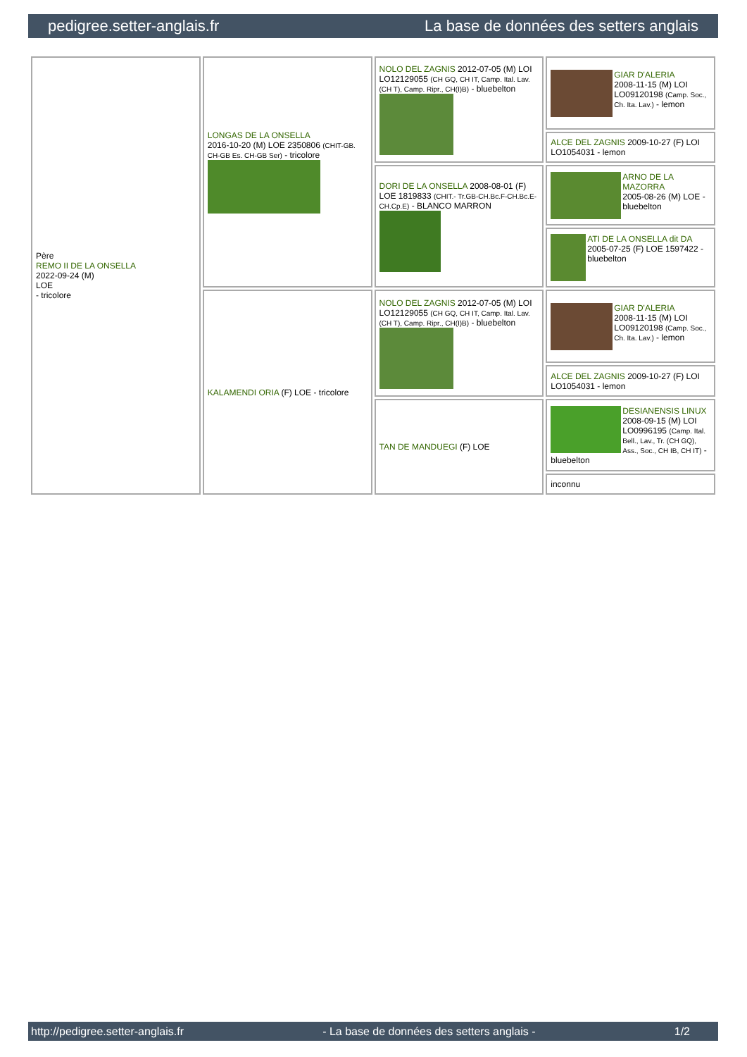pedigree.setter-anglais.fr La base de données des setters anglais
| Père REMO II DE LA ONSELLA 2022-09-24 (M) LOE - tricolore | LONGAS DE LA ONSELLA 2016-10-20 (M) LOE 2350806 (CHIT-GB. CH-GB Es. CH-GB Ser) - tricolore | NOLO DEL ZAGNIS 2012-07-05 (M) LOI LO12129055 (CH GQ, CH IT, Camp. Ital. Lav. (CH T), Camp. Ripr., CH(I)B) - bluebelton | GIAR D'ALERIA 2008-11-15 (M) LOI LO09120198 (Camp. Soc., Ch. Ita. Lav.) - lemon |
| | | | ALCE DEL ZAGNIS 2009-10-27 (F) LOI LO1054031 - lemon |
| | | DORI DE LA ONSELLA 2008-08-01 (F) LOE 1819833 (CHIT.- Tr.GB-CH.Bc.F-CH.Bc.E-CH.Cp.E) - BLANCO MARRON | ARNO DE LA MAZORRA 2005-08-26 (M) LOE - bluebelton |
| | | | ATI DE LA ONSELLA dit DA 2005-07-25 (F) LOE 1597422 - bluebelton |
| | KALAMENDI ORIA (F) LOE - tricolore | NOLO DEL ZAGNIS 2012-07-05 (M) LOI LO12129055 (CH GQ, CH IT, Camp. Ital. Lav. (CH T), Camp. Ripr., CH(I)B) - bluebelton | GIAR D'ALERIA 2008-11-15 (M) LOI LO09120198 (Camp. Soc., Ch. Ita. Lav.) - lemon |
| | | | ALCE DEL ZAGNIS 2009-10-27 (F) LOI LO1054031 - lemon |
| | | TAN DE MANDUEGI (F) LOE | DESIANENSIS LINUX 2008-09-15 (M) LOI LO0996195 (Camp. Ital. Bell., Lav., Tr. (CH GQ), Ass., Soc., CH IB, CH IT) - bluebelton |
| | | | inconnu |
http://pedigree.setter-anglais.fr - La base de données des setters anglais - 1/2